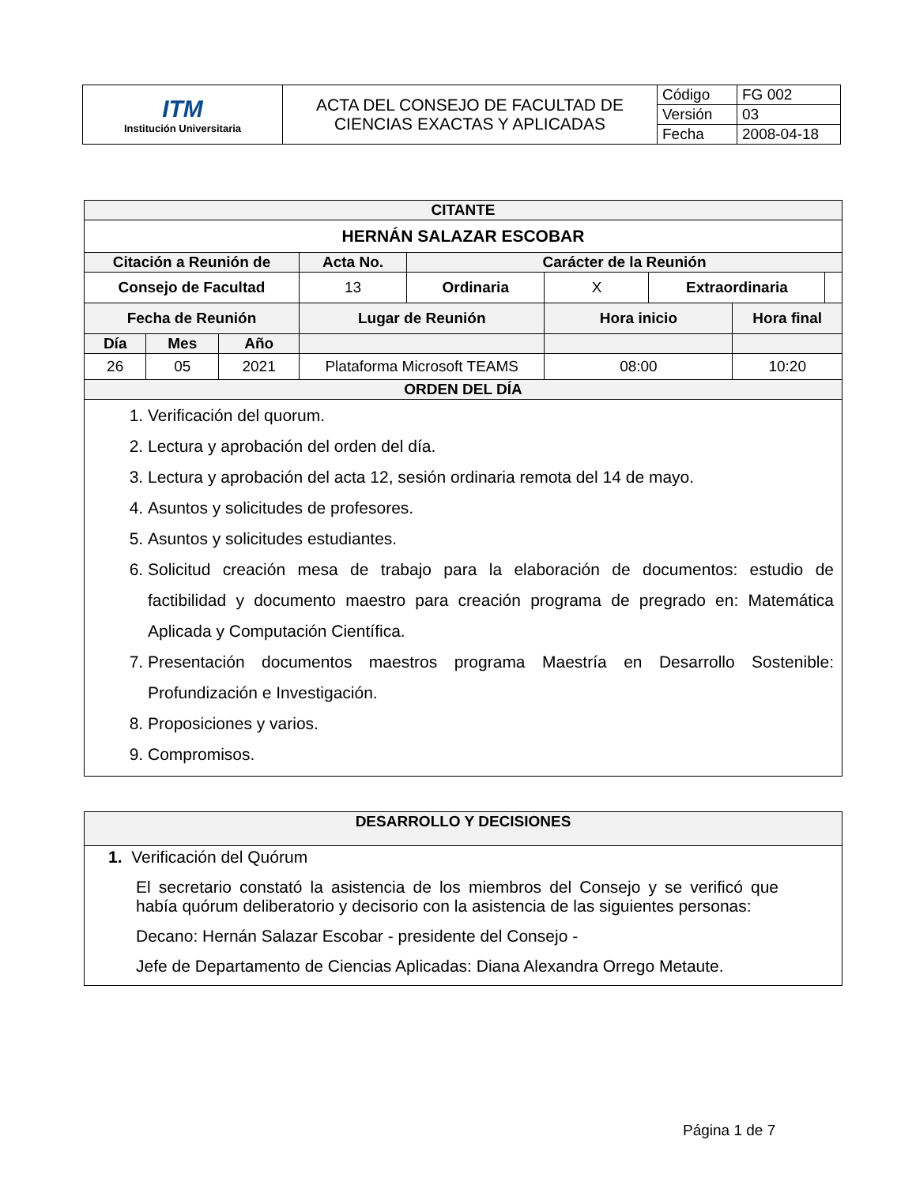| ITM Institución Universitaria | ACTA DEL CONSEJO DE FACULTAD DE CIENCIAS EXACTAS Y APLICADAS | Código | FG 002 |
| | | Versión | 03 |
| | | Fecha | 2008-04-18 |
| CITANTE | | | | | | | | | |
| --- | --- | --- | --- | --- | --- | --- | --- | --- | --- |
| HERNÁN SALAZAR ESCOBAR | | | | | | | | | |
| Citación a Reunión de | | | | Acta No. | Carácter de la Reunión | | | | |
| Consejo de Facultad | | | | 13 | Ordinaria | X | Extraordinaria | | |
| Fecha de Reunión | | | Lugar de Reunión | | | Hora inicio | | Hora final | |
| Día | Mes | Año | | | | | | | |
| 26 | 05 | 2021 | Plataforma Microsoft TEAMS | | | 08:00 | | 10:20 | |
| ORDEN DEL DÍA | | | | | | | | | |
| 1. Verificación del quorum. 2. Lectura y aprobación del orden del día. 3. Lectura y aprobación del acta 12, sesión ordinaria remota del 14 de mayo. 4. Asuntos y solicitudes de profesores. 5. Asuntos y solicitudes estudiantes. 6. Solicitud creación mesa de trabajo para la elaboración de documentos: estudio de factibilidad y documento maestro para creación programa de pregrado en: Matemática Aplicada y Computación Científica. 7. Presentación documentos maestros programa Maestría en Desarrollo Sostenible: Profundización e Investigación. 8. Proposiciones y varios. 9. Compromisos. | | | | | | | | | |
| DESARROLLO Y DECISIONES |
| --- |
| 1. Verificación del Quórum El secretario constató la asistencia de los miembros del Consejo y se verificó que había quórum deliberatorio y decisorio con la asistencia de las siguientes personas: Decano: Hernán Salazar Escobar - presidente del Consejo - Jefe de Departamento de Ciencias Aplicadas: Diana Alexandra Orrego Metaute. |
Página 1 de 7